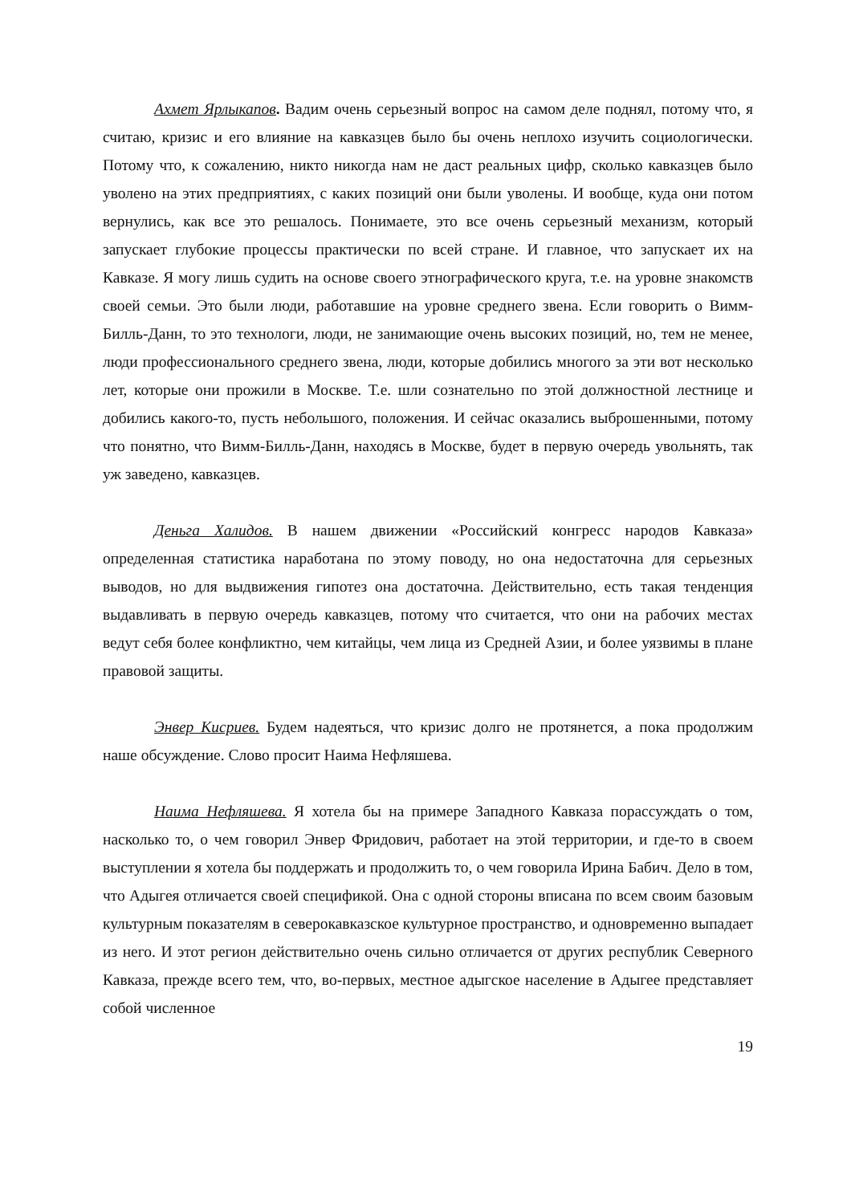Ахмет Ярлыкапов. Вадим очень серьезный вопрос на самом деле поднял, потому что, я считаю, кризис и его влияние на кавказцев было бы очень неплохо изучить социологически. Потому что, к сожалению, никто никогда нам не даст реальных цифр, сколько кавказцев было уволено на этих предприятиях, с каких позиций они были уволены. И вообще, куда они потом вернулись, как все это решалось. Понимаете, это все очень серьезный механизм, который запускает глубокие процессы практически по всей стране. И главное, что запускает их на Кавказе. Я могу лишь судить на основе своего этнографического круга, т.е. на уровне знакомств своей семьи. Это были люди, работавшие на уровне среднего звена. Если говорить о Вимм-Билль-Данн, то это технологи, люди, не занимающие очень высоких позиций, но, тем не менее, люди профессионального среднего звена, люди, которые добились многого за эти вот несколько лет, которые они прожили в Москве. Т.е. шли сознательно по этой должностной лестнице и добились какого-то, пусть небольшого, положения. И сейчас оказались выброшенными, потому что понятно, что Вимм-Билль-Данн, находясь в Москве, будет в первую очередь увольнять, так уж заведено, кавказцев.
Деньга Халидов. В нашем движении «Российский конгресс народов Кавказа» определенная статистика наработана по этому поводу, но она недостаточна для серьезных выводов, но для выдвижения гипотез она достаточна. Действительно, есть такая тенденция выдавливать в первую очередь кавказцев, потому что считается, что они на рабочих местах ведут себя более конфликтно, чем китайцы, чем лица из Средней Азии, и более уязвимы в плане правовой защиты.
Энвер Кисриев. Будем надеяться, что кризис долго не протянется, а пока продолжим наше обсуждение. Слово просит Наима Нефляшева.
Наима Нефляшева. Я хотела бы на примере Западного Кавказа порассуждать о том, насколько то, о чем говорил Энвер Фридович, работает на этой территории, и где-то в своем выступлении я хотела бы поддержать и продолжить то, о чем говорила Ирина Бабич. Дело в том, что Адыгея отличается своей спецификой. Она с одной стороны вписана по всем своим базовым культурным показателям в северокавказское культурное пространство, и одновременно выпадает из него. И этот регион действительно очень сильно отличается от других республик Северного Кавказа, прежде всего тем, что, во-первых, местное адыгское население в Адыгее представляет собой численное
19